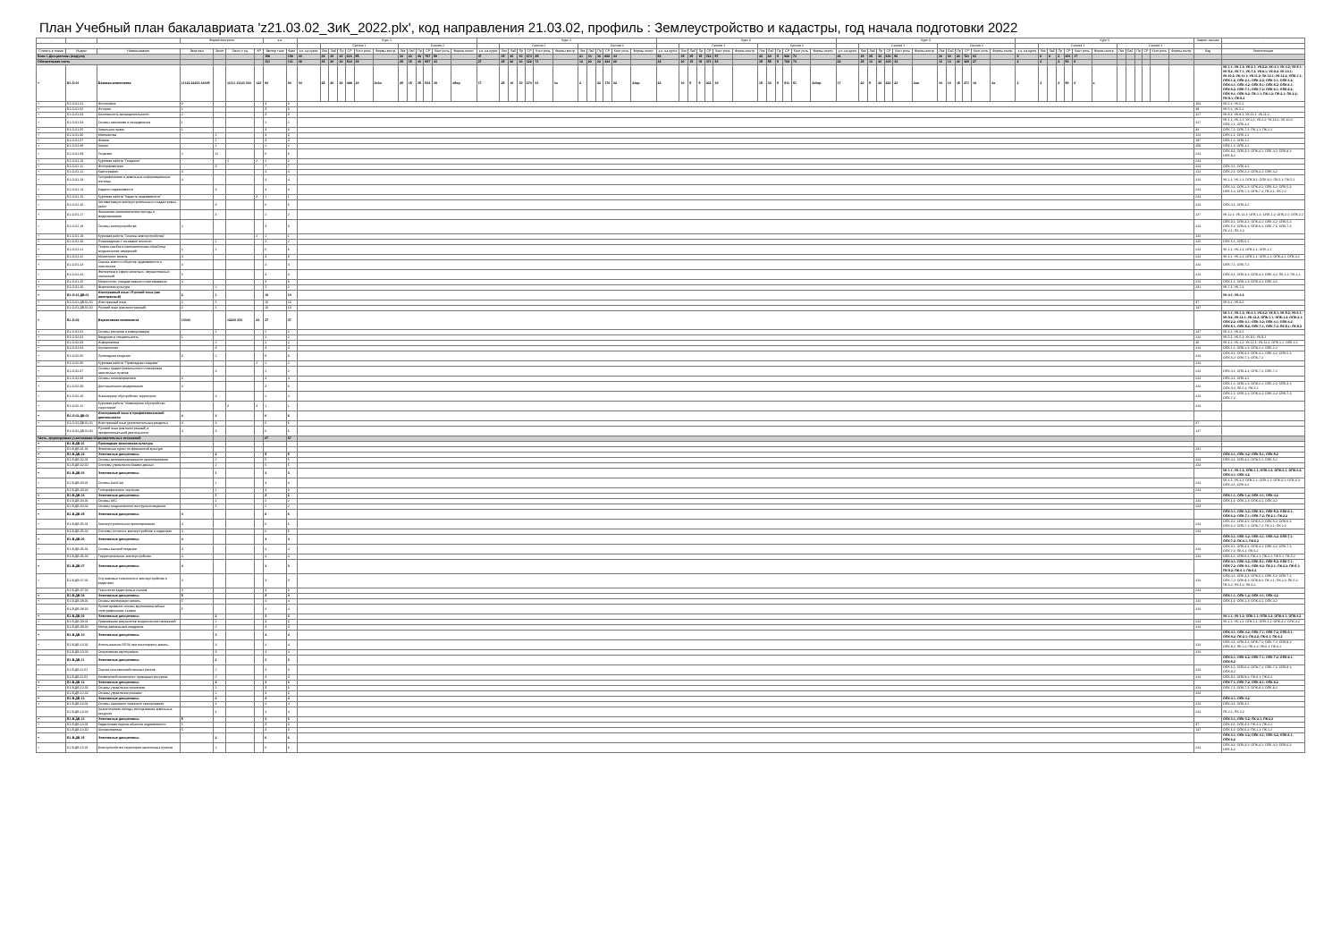План Учебный план бакалавриата 'z21.03.02_ЗиК_2022.plx', код направления 21.03.02, профиль : Землеустройство и кадастры, год начала подготовки 2022
| - | - | - | Форма контроля | | | | з.е. | | Курс 1 | | | | | | | | | | | | | Курс 2 | | | | | | | | | | | | | Курс 3 | | | | | | | | | | | | | Курс 4 | | | | | | | | | | | | | Курс 5 | | | | | | | | | | | | | Закреп ленная | - |
| --- | --- | --- | --- | --- | --- | --- | --- | --- | --- | --- | --- | --- | --- | --- | --- | --- | --- | --- | --- | --- | --- | --- | --- | --- | --- | --- | --- | --- | --- | --- | --- | --- | --- | --- | --- | --- | --- | --- | --- | --- | --- | --- | --- | --- | --- | --- | --- | --- | --- | --- | --- | --- | --- | --- | --- | --- | --- | --- | --- | --- | --- | --- | --- | --- | --- | --- | --- | --- | --- | --- | --- | --- | --- | --- | --- |
| | | | | | | | | | - | Сессия 1 | | | | | | Сессия 2 | | | | | | - | Сессия 1 | | | | | | Сессия 2 | | | | | | - | Сессия 1 | | | | | | Сессия 2 | | | | | | - | Сессия 1 | | | | | | Сессия 2 | | | | | | - | Сессия 1 | | | | | | Сессия 2 | | | | | | | |
| Считать в плане | Индекс | Наименование | Экза мен | Зачет | Зачет с оц. | КР | Экспер тное | Факт | з.е. на курсе | Лек | Лаб | Пр | СР | Конт роль | Формы контр. | Лек | Лаб | Пр | СР | Конт роль | Формы контр. | з.е. на курсе | Лек | Лаб | Пр | СР | Конт роль | Формы контр. | Лек | Лаб | Пр | СР | Конт роль | Формы контр. | з.е. на курсе | Лек | Лаб | Пр | СР | Конт роль | Формы контр. | Лек | Лаб | Пр | СР | Конт роль | Формы контр. | з.е. на курсе | Лек | Лаб | Пр | СР | Конт роль | Формы контр. | Лек | Лаб | Пр | СР | Конт роль | Формы контр. | з.е. на курсе | Лек | Лаб | Пр | СР | Конт роль | Формы контр. | Лек | Лаб | Пр | СР | Конт роль | Формы контр. | Код | Компетенции |
| Блок 1.Дисциплины (модули) | | | | | | | 198 | 198 | 43 | 35 | 30 | 20 | 616 | 55 | | 30 | 20 | 48 | 797 | 59 | | 47 | 35 | 40 | 30 | 674 | 85 | | 21 | 33 | 30 | 866 | 44 | | 53 | 35 | 35 | 15 | 722 | 57 | | 40 | 60 | 5 | 866 | 73 | | 46 | 45 | 35 | 20 | 636 | 56 | | 30 | 30 | 20 | 721 | 63 | | 9 | 6 | 8 | 2 | 291 | 17 | | | | | | | | | |
| Обязательная часть | | | | | | | 131 | 131 | 38 | 35 | 20 | 20 | 534 | 39 | | 25 | 15 | 40 | 597 | 43 | | 27 | 25 | 20 | 30 | 322 | 71 | | 12 | 20 | 22 | 424 | 26 | | 42 | 20 | 15 | 15 | 473 | 53 | | 35 | 55 | 5 | 768 | 73 | | 22 | 25 | 10 | 20 | 309 | 32 | | 10 | 10 | 20 | 329 | 27 | | 2 | 2 | | 2 | 59 | 9 | | | | | | | | | |
| + | Б1.О.01 | Базовая компонента | 11122 22233 44445 | | 11111 11123 334 | 123 | 94 | 94 | 34 | 25 | 20 | 20 | 488 | 23 | 2з3о | 25 | 15 | 35 | 534 | 39 | э5ор | 17 | 25 | 10 | 30 | 270 | 61 | 3э | 2 | | 22 | 170 | 22 | 2зор | 24 | 10 | 5 | 5 | 202 | 30 | | 15 | 30 | 5 | 511 | 51 | 2з3ор | 17 | 20 | 5 | 20 | 220 | 23 | 2эо | 10 | 10 | 15 | 271 | 18 | 2э | 2 | 2 | | 2 | 59 | 9 | э | | | | | | | | УК-1.1; УК-1.2; УК-2.1; УК-2.2; УК-4.1; УК-4.2; УК-5.1; УК-5.2; УК-7.1; УК-7.2; УК-8.1; УК-8.2; УК-10.1; УК-10.2; УК-11.1; УК-11.2; УК-12.1; УК-12.2; ОПК-1.1; ОПК-1.2; ОПК-2.1; ОПК-2.2; ОПК-3.1; ОПК-3.2; ОПК-4.1; ОПК-4.2; ОПК-5.1; ОПК-5.2; ОПК-6.1; ОПК-6.2; ОПК-7.1; ОПК-7.2; ОПК-8.1; ОПК-8.2; ОПК-9.1; ОПК-9.2; ПК-1.1; ПК-1.2; ПК-2.1; ПК-2.2; ПК-5.1; ПК-5.2 |
| + | Б1.О.01.01 | Философия | 3 | | | | 3 | 3 | | | | | | | | | | | | | | | | | | | | | | | | | | | | | | | | | | | | | | | | | | | | | | | | | | | | | | | | | | | | | | | | | | 104 | УК-5.1; УК-5.2 |
| + | Б1.О.01.02 | История | 1 | | | | 3 | 3 | | | | | | | | | | | | | | | | | | | | | | | | | | | | | | | | | | | | | | | | | | | | | | | | | | | | | | | | | | | | | | | | | | 48 | УК-5.1; УК-5.2 |
| + | Б1.О.01.03 | Безопасность жизнедеятельности | 2 | | | | 3 | 3 | | | | | | | | | | | | | | | | | | | | | | | | | | | | | | | | | | | | | | | | | | | | | | | | | | | | | | | | | | | | | | | | | | 227 | УК-8.1; УК-8.2; УК-11.1; УК-11.2 |
| + | Б1.О.01.04 | Основы экономики и менеджмента | 1 | | | | 2 | 2 | | | | | | | | | | | | | | | | | | | | | | | | | | | | | | | | | | | | | | | | | | | | | | | | | | | | | | | | | | | | | | | | | | 227 | УК-1.1; УК-1.2; УК-2.1; УК-2.2; УК-10.1; УК-10.2; ОПК-2.1; ОПК-2.2 |
| + | Б1.О.01.05 | Земельное право | 1 | | | | 3 | 3 | | | | | | | | | | | | | | | | | | | | | | | | | | | | | | | | | | | | | | | | | | | | | | | | | | | | | | | | | | | | | | | | | | 34 | ОПК-7.1; ОПК-7.2; ПК-1.1; ПК-1.2 |
| + | Б1.О.01.06 | Математика | | 1 | | | 3 | 3 | | | | | | | | | | | | | | | | | | | | | | | | | | | | | | | | | | | | | | | | | | | | | | | | | | | | | | | | | | | | | | | | | | 122 | ОПК-1.1; ОПК-1.2 |
| + | Б1.О.01.07 | Физика | | 1 | | | 3 | 3 | | | | | | | | | | | | | | | | | | | | | | | | | | | | | | | | | | | | | | | | | | | | | | | | | | | | | | | | | | | | | | | | | | 197 | ОПК-1.1; ОПК-1.2 |
| + | Б1.О.01.08 | Химия | | 1 | | | 2 | 2 | | | | | | | | | | | | | | | | | | | | | | | | | | | | | | | | | | | | | | | | | | | | | | | | | | | | | | | | | | | | | | | | | | 100 | ОПК-1.1; ОПК-1.2 |
| + | Б1.О.01.09 | Геодезия | 2 | 11 | | | 6 | 6 | | | | | | | | | | | | | | | | | | | | | | | | | | | | | | | | | | | | | | | | | | | | | | | | | | | | | | | | | | | | | | | | | | 224 | ОПК-3.1; ОПК-3.2; ОПК-4.1; ОПК-4.2; ОПК-8.1; ОПК-8.2 |
| + | Б1.О.01.10 | Курсовая работа "Геодезия" | | | 1 | 2 | 2 | 2 | | | | | | | | | | | | | | | | | | | | | | | | | | | | | | | | | | | | | | | | | | | | | | | | | | | | | | | | | | | | | | | | | | 224 | |
| + | Б1.О.01.11 | Фотограмметрия | | 3 | | | 7 | 7 | | | | | | | | | | | | | | | | | | | | | | | | | | | | | | | | | | | | | | | | | | | | | | | | | | | | | | | | | | | | | | | | | | 224 | ОПК-4.1; ОПК-4.2 |
| + | Б1.О.01.12 | Картография | 3 | | | | 4 | 4 | | | | | | | | | | | | | | | | | | | | | | | | | | | | | | | | | | | | | | | | | | | | | | | | | | | | | | | | | | | | | | | | | | 224 | ОПК-2.1; ОПК-2.2; ОПК-4.1; ОПК-4.2 |
| + | Б1.О.01.13 | Географические и земельные информационные системы | 4 | | | | 4 | 4 | | | | | | | | | | | | | | | | | | | | | | | | | | | | | | | | | | | | | | | | | | | | | | | | | | | | | | | | | | | | | | | | | | 224 | УК-1.1; УК-1.2; ОПК-9.1; ОПК-9.2; ПК-5.1; ПК-5.2 |
| + | Б1.О.01.14 | Кадастр недвижимости | | 3 | | | 3 | 3 | | | | | | | | | | | | | | | | | | | | | | | | | | | | | | | | | | | | | | | | | | | | | | | | | | | | | | | | | | | | | | | | | | 224 | ОПК-2.1; ОПК-2.2; ОПК-3.1; ОПК-3.2; ОПК-5.1; ОПК-5.2; ОПК-7.1; ОПК-7.2; ПК-2.1; ПК-2.2 |
| + | Б1.О.01.15 | Курсовая работа "Кадастр недвижимости" | | | | 3 | 1 | 1 | | | | | | | | | | | | | | | | | | | | | | | | | | | | | | | | | | | | | | | | | | | | | | | | | | | | | | | | | | | | | | | | | | 224 | |
| + | Б1.О.01.16 | Автоматизация землеустроительных и кадастровых работ | | 3 | | | 6 | 6 | | | | | | | | | | | | | | | | | | | | | | | | | | | | | | | | | | | | | | | | | | | | | | | | | | | | | | | | | | | | | | | | | | 224 | ОПК-4.1; ОПК-4.2 |
| + | Б1.О.01.17 | Экономико-математические методы и моделирование | | 4 | | | 2 | 2 | | | | | | | | | | | | | | | | | | | | | | | | | | | | | | | | | | | | | | | | | | | | | | | | | | | | | | | | | | | | | | | | | | 227 | УК-12.1; УК-12.2; ОПК-1.1; ОПК-1.2; ОПК-2.1; ОПК-2.2 |
| + | Б1.О.01.18 | Основы землеустройства | 2 | | | | 3 | 3 | | | | | | | | | | | | | | | | | | | | | | | | | | | | | | | | | | | | | | | | | | | | | | | | | | | | | | | | | | | | | | | | | | 224 | ОПК-3.1; ОПК-3.2; ОПК-4.1; ОПК-4.2; ОПК-5.1; ОПК-5.2; ОПК-6.1; ОПК-6.2; ОПК-7.1; ОПК-7.2; ПК-2.1; ПК-2.2 |
| + | Б1.О.01.19 | Курсовая работа "Основы землеустройства" | | | | 2 | 1 | 1 | | | | | | | | | | | | | | | | | | | | | | | | | | | | | | | | | | | | | | | | | | | | | | | | | | | | | | | | | | | | | | | | | | 224 | |
| + | Б1.О.01.20 | Почвоведение с основами геологии | | 1 | | | 2 | 2 | | | | | | | | | | | | | | | | | | | | | | | | | | | | | | | | | | | | | | | | | | | | | | | | | | | | | | | | | | | | | | | | | | 225 | ОПК-5.1; ОПК-5.2 |
| + | Б1.О.01.21 | Теория ошибок и математическая обработка геодезических измерений | 2 | 1 | | | 6 | 6 | | | | | | | | | | | | | | | | | | | | | | | | | | | | | | | | | | | | | | | | | | | | | | | | | | | | | | | | | | | | | | | | | | 224 | УК-1.1; УК-1.2; ОПК-1.1; ОПК-1.2 |
| + | Б1.О.01.22 | Мониторинг земель | 4 | | | | 3 | 3 | | | | | | | | | | | | | | | | | | | | | | | | | | | | | | | | | | | | | | | | | | | | | | | | | | | | | | | | | | | | | | | | | | 224 | УК-1.1; УК-1.2; ОПК-1.1; ОПК-1.2; ОПК-4.1; ОПК-4.2 |
| + | Б1.О.01.23 | Оценка земли и объектов недвижимости в поселениях | 4 | | | | 4 | 4 | | | | | | | | | | | | | | | | | | | | | | | | | | | | | | | | | | | | | | | | | | | | | | | | | | | | | | | | | | | | | | | | | | 224 | ОПК-7.1; ОПК-7.2 |
| + | Б1.О.01.24 | Экспертиза в сфере земельно- имущественных отношений | 5 | | | | 3 | 3 | | | | | | | | | | | | | | | | | | | | | | | | | | | | | | | | | | | | | | | | | | | | | | | | | | | | | | | | | | | | | | | | | | 224 | ОПК-3.1; ОПК-3.2; ОПК-4.1; ОПК-4.2; ПК-1.1; ПК-1.2 |
| + | Б1.О.01.25 | Метрология, стандартизация и сертификация | 4 | | | | 3 | 3 | | | | | | | | | | | | | | | | | | | | | | | | | | | | | | | | | | | | | | | | | | | | | | | | | | | | | | | | | | | | | | | | | | 224 | ОПК-1.1; ОПК-1.2; ОПК-4.1; ОПК-4.2 |
| + | Б1.О.01.26 | Физическая культура | | 2 | | | 2 | 2 | | | | | | | | | | | | | | | | | | | | | | | | | | | | | | | | | | | | | | | | | | | | | | | | | | | | | | | | | | | | | | | | | | 231 | УК-7.1; УК-7.2 |
| + | Б1.О.01.ДВ.01 | Иностранный язык / Русский язык (как иностранный) | 2 | 1 | | | 10 | 10 | | | | | | | | | | | | | | | | | | | | | | | | | | | | | | | | | | | | | | | | | | | | | | | | | | | | | | | | | | | | | | | | | | | УК-4.1; УК-4.2 |
| + | Б1.О.01.ДВ.01.01 | Иностранный язык | 2 | 1 | | | 10 | 10 | | | | | | | | | | | | | | | | | | | | | | | | | | | | | | | | | | | | | | | | | | | | | | | | | | | | | | | | | | | | | | | | | | 37 | УК-4.1; УК-4.2 |
| - | Б1.О.01.ДВ.01.02 | Русский язык (как иностранный) | 2 | 1 | | | 10 | 10 | | | | | | | | | | | | | | | | | | | | | | | | | | | | | | | | | | | | | | | | | | | | | | | | | | | | | | | | | | | | | | | | | | 147 | |
| + | Б1.О.02 | Вариативная компонента | 13344 | | 12233 333 | 23 | 37 | 37 | | | | | | | | | | | | | | | | | | | | | | | | | | | | | | | | | | | | | | | | | | | | | | | | | | | | | | | | | | | | | | | | | | | УК-1.1; УК-1.2; УК-4.1; УК-4.2; УК-5.1; УК-5.2; УК-9.1; УК-9.2; УК-12.1; УК-12.2; ОПК-1.1; ОПК-1.2; ОПК-2.1; ОПК-2.2; ОПК-3.1; ОПК-3.2; ОПК-4.1; ОПК-4.2; ОПК-5.1; ОПК-5.2; ОПК-7.1; ОПК-7.2; ПК-5.1; ПК-5.2 |
| + | Б1.О.02.01 | Основы риторики и коммуникации | | 1 | | | 2 | 2 | | | | | | | | | | | | | | | | | | | | | | | | | | | | | | | | | | | | | | | | | | | | | | | | | | | | | | | | | | | | | | | | | | 147 | УК-4.1; УК-4.2 |
| + | Б1.О.02.02 | Введение в специальность | 1 | | | | 2 | 2 | | | | | | | | | | | | | | | | | | | | | | | | | | | | | | | | | | | | | | | | | | | | | | | | | | | | | | | | | | | | | | | | | | 224 | УК-5.1; УК-5.2; УК-9.1; УК-9.2 |
| + | Б1.О.02.03 | Информатика | | 2 | | | 2 | 2 | | | | | | | | | | | | | | | | | | | | | | | | | | | | | | | | | | | | | | | | | | | | | | | | | | | | | | | | | | | | | | | | | | 46 | УК-1.1; УК-1.2; УК-12.1; УК-12.2; ОПК-1.1; ОПК-1.2 |
| + | Б1.О.02.04 | Агроэкология | | 3 | | | 3 | 3 | | | | | | | | | | | | | | | | | | | | | | | | | | | | | | | | | | | | | | | | | | | | | | | | | | | | | | | | | | | | | | | | | | 224 | ОПК-1.1; ОПК-1.2; ОПК-2.1; ОПК-2.2 |
| + | Б1.О.02.05 | Прикладная геодезия | 3 | 2 | | | 8 | 8 | | | | | | | | | | | | | | | | | | | | | | | | | | | | | | | | | | | | | | | | | | | | | | | | | | | | | | | | | | | | | | | | | | 224 | ОПК-3.1; ОПК-3.2; ОПК-4.1; ОПК-4.2; ОПК-5.1; ОПК-5.2; ОПК-7.1; ОПК-7.2 |
| + | Б1.О.02.06 | Курсовая работа "Прикладная геодезия" | | | | 2 | 2 | 2 | | | | | | | | | | | | | | | | | | | | | | | | | | | | | | | | | | | | | | | | | | | | | | | | | | | | | | | | | | | | | | | | | | 224 | |
| + | Б1.О.02.07 | Основы градостроительства и планировка населенных пунктов | | 3 | | | 2 | 2 | | | | | | | | | | | | | | | | | | | | | | | | | | | | | | | | | | | | | | | | | | | | | | | | | | | | | | | | | | | | | | | | | | 224 | ОПК-4.1; ОПК-4.2; ОПК-7.1; ОПК-7.2 |
| + | Б1.О.02.08 | Основы геоинформатики | 3 | | | | 4 | 4 | | | | | | | | | | | | | | | | | | | | | | | | | | | | | | | | | | | | | | | | | | | | | | | | | | | | | | | | | | | | | | | | | | 224 | ОПК-4.1; ОПК-4.2 |
| + | Б1.О.02.09 | Дистанционное зондирование | 4 | | | | 3 | 3 | | | | | | | | | | | | | | | | | | | | | | | | | | | | | | | | | | | | | | | | | | | | | | | | | | | | | | | | | | | | | | | | | | 224 | ОПК-1.1; ОПК-1.2; ОПК-2.1; ОПК-2.2; ОПК-4.1; ОПК-4.2; ПК-5.1; ПК-5.2 |
| + | Б1.О.02.10 | Инженерное обустройство территории | | 3 | | | 2 | 2 | | | | | | | | | | | | | | | | | | | | | | | | | | | | | | | | | | | | | | | | | | | | | | | | | | | | | | | | | | | | | | | | | | 224 | ОПК-1.1; ОПК-1.2; ОПК-4.1; ОПК-4.2; ОПК-7.1; ОПК-7.2 |
| + | Б1.О.02.11 | Курсовая работа "Инженерное обустройство территории" | | | 3 | 3 | 1 | 1 | | | | | | | | | | | | | | | | | | | | | | | | | | | | | | | | | | | | | | | | | | | | | | | | | | | | | | | | | | | | | | | | | | 224 | |
| + | Б1.О.02.ДВ.01 | Иностранный язык в профессиональной деятельности | 4 | 3 | | | 6 | 6 | | | | | | | | | | | | | | | | | | | | | | | | | | | | | | | | | | | | | | | | | | | | | | | | | | | | | | | | | | | | | | | | | | | |
| + | Б1.О.02.ДВ.01.01 | Иностранный язык (дополнительные разделы) | 4 | 3 | | | 6 | 6 | | | | | | | | | | | | | | | | | | | | | | | | | | | | | | | | | | | | | | | | | | | | | | | | | | | | | | | | | | | | | | | | | | 37 | |
| - | Б1.О.02.ДВ.01.02 | Русский язык (как иностранный) в профессиональной деятельности | 4 | 3 | | | 6 | 6 | | | | | | | | | | | | | | | | | | | | | | | | | | | | | | | | | | | | | | | | | | | | | | | | | | | | | | | | | | | | | | | | | | 147 | |
| Часть, формируемая участниками образовательных отношений | | | | | | | 67 | 67 | | | | | | | | | | | | | | | | | | | | | | | | | | | | | | | | | | | | | | | | | | | | | | | | | | | | | | | | | | | | | | | | | | | |
| + | Б1.В.ДВ.01 | Прикладная физическая культура | | | | | | | | | | | | | | | | | | | | | | | | | | | | | | | | | | | | | | | | | | | | | | | | | | | | | | | | | | | | | | | | | | | | | | | | | |
| + | Б1.В.ДВ.01.01 | Элективные курсы по физической культуре | | | | | | | | | | | | | | | | | | | | | | | | | | | | | | | | | | | | | | | | | | | | | | | | | | | | | | | | | | | | | | | | | | | | | | | | 231 | |
| + | Б1.В.ДВ.02 | Элективные дисциплины | | 2 | | | 5 | 5 | | | | | | | | | | | | | | | | | | | | | | | | | | | | | | | | | | | | | | | | | | | | | | | | | | | | | | | | | | | | | | | | | | | ОПК-4.1; ОПК-4.2; ОПК-5.1; ОПК-5.2 |
| + | Б1.В.ДВ.02.01 | Основы автоматизированного проектирования | | 2 | | | 5 | 5 | | | | | | | | | | | | | | | | | | | | | | | | | | | | | | | | | | | | | | | | | | | | | | | | | | | | | | | | | | | | | | | | | | 224 | ОПК-4.1; ОПК-4.2; ОПК-5.1; ОПК-5.2 |
| - | Б1.В.ДВ.02.02 | Системы управления базами данных | | 2 | | | 5 | 5 | | | | | | | | | | | | | | | | | | | | | | | | | | | | | | | | | | | | | | | | | | | | | | | | | | | | | | | | | | | | | | | | | | 224 | |
| + | Б1.В.ДВ.03 | Элективные дисциплины | | 1 | | | 3 | 3 | | | | | | | | | | | | | | | | | | | | | | | | | | | | | | | | | | | | | | | | | | | | | | | | | | | | | | | | | | | | | | | | | | | УК-1.1; УК-1.2; ОПК-1.1; ОПК-1.2; ОПК-3.1; ОПК-3.2; ОПК-4.1; ОПК-4.2 |
| + | Б1.В.ДВ.03.01 | Основы AutoCad | | 1 | | | 3 | 3 | | | | | | | | | | | | | | | | | | | | | | | | | | | | | | | | | | | | | | | | | | | | | | | | | | | | | | | | | | | | | | | | | | 224 | УК-1.1; УК-1.2; ОПК-1.1; ОПК-1.2; ОПК-3.1; ОПК-3.2; ОПК-4.1; ОПК-4.2 |
| - | Б1.В.ДВ.03.02 | Топографическое черчение | | 1 | | | 3 | 3 | | | | | | | | | | | | | | | | | | | | | | | | | | | | | | | | | | | | | | | | | | | | | | | | | | | | | | | | | | | | | | | | | | 224 | |
| + | Б1.В.ДВ.04 | Элективные дисциплины | | 1 | | | 2 | 2 | | | | | | | | | | | | | | | | | | | | | | | | | | | | | | | | | | | | | | | | | | | | | | | | | | | | | | | | | | | | | | | | | | | ОПК-1.1; ОПК-1.2; ОПК-4.1; ОПК-4.2 |
| + | Б1.В.ДВ.04.01 | Основы АКС | | 1 | | | 2 | 2 | | | | | | | | | | | | | | | | | | | | | | | | | | | | | | | | | | | | | | | | | | | | | | | | | | | | | | | | | | | | | | | | | | 224 | ОПК-1.1; ОПК-1.2; ОПК-4.1; ОПК-4.2 |
| - | Б1.В.ДВ.04.02 | Основы геодезического инструментоведения | | 1 | | | 2 | 2 | | | | | | | | | | | | | | | | | | | | | | | | | | | | | | | | | | | | | | | | | | | | | | | | | | | | | | | | | | | | | | | | | | 224 | |
| + | Б1.В.ДВ.05 | Элективные дисциплины | 4 | | | | 6 | 6 | | | | | | | | | | | | | | | | | | | | | | | | | | | | | | | | | | | | | | | | | | | | | | | | | | | | | | | | | | | | | | | | | | | ОПК-3.1; ОПК-3.2; ОПК-5.1; ОПК-5.2; ОПК-6.1; ОПК-6.2; ОПК-7.1; ОПК-7.2; ПК-2.1; ПК-2.2 |
| + | Б1.В.ДВ.05.01 | Землеустроительное проектирование | 4 | | | | 6 | 6 | | | | | | | | | | | | | | | | | | | | | | | | | | | | | | | | | | | | | | | | | | | | | | | | | | | | | | | | | | | | | | | | | | 224 | ОПК-3.1; ОПК-3.2; ОПК-5.1; ОПК-5.2; ОПК-6.1; ОПК-6.2; ОПК-7.1; ОПК-7.2; ПК-2.1; ПК-2.2 |
| - | Б1.В.ДВ.05.02 | Системы отсчета в землеустройстве и кадастрах | 4 | | | | 6 | 6 | | | | | | | | | | | | | | | | | | | | | | | | | | | | | | | | | | | | | | | | | | | | | | | | | | | | | | | | | | | | | | | | | | 224 | |
| + | Б1.В.ДВ.06 | Элективные дисциплины | 4 | | | | 4 | 4 | | | | | | | | | | | | | | | | | | | | | | | | | | | | | | | | | | | | | | | | | | | | | | | | | | | | | | | | | | | | | | | | | | | ОПК-3.1; ОПК-3.2; ОПК-4.1; ОПК-4.2; ОПК-7.1; ОПК-7.2; ПК-6.1; ПК-6.2 |
| + | Б1.В.ДВ.06.01 | Основы высшей геодезии | 4 | | | | 4 | 4 | | | | | | | | | | | | | | | | | | | | | | | | | | | | | | | | | | | | | | | | | | | | | | | | | | | | | | | | | | | | | | | | | | 224 | ОПК-3.1; ОПК-3.2; ОПК-4.1; ОПК-4.2; ОПК-7.1; ОПК-7.2; ПК-6.1; ПК-6.2 |
| - | Б1.В.ДВ.06.02 | Территориальное землеустройство | 4 | | | | 4 | 4 | | | | | | | | | | | | | | | | | | | | | | | | | | | | | | | | | | | | | | | | | | | | | | | | | | | | | | | | | | | | | | | | | | 224 | ОПК-6.1; ОПК-6.2; ПК-2.1; ПК-2.2; ПК-5.1; ПК-5.2 |
| + | Б1.В.ДВ.07 | Элективные дисциплины | 4 | | | | 3 | 3 | | | | | | | | | | | | | | | | | | | | | | | | | | | | | | | | | | | | | | | | | | | | | | | | | | | | | | | | | | | | | | | | | | | ОПК-4.1; ОПК-4.2; ОПК-5.1; ОПК-5.2; ОПК-7.1; ОПК-7.2; ОПК-9.1; ОПК-9.2; ПК-2.1; ПК-2.2; ПК-5.1; ПК-5.2; ПК-6.1; ПК-6.2 |
| + | Б1.В.ДВ.07.01 | Спутниковые технологии в землеустройстве и кадастрах | 4 | | | | 3 | 3 | | | | | | | | | | | | | | | | | | | | | | | | | | | | | | | | | | | | | | | | | | | | | | | | | | | | | | | | | | | | | | | | | | 224 | ОПК-4.1; ОПК-4.2; ОПК-5.1; ОПК-5.2; ОПК-7.1; ОПК-7.2; ОПК-9.1; ОПК-9.2; ПК-2.1; ПК-2.2; ПК-5.1; ПК-5.2; ПК-6.1; ПК-6.2 |
| - | Б1.В.ДВ.07.02 | Технология кадастровых съемок | 4 | | | | 3 | 3 | | | | | | | | | | | | | | | | | | | | | | | | | | | | | | | | | | | | | | | | | | | | | | | | | | | | | | | | | | | | | | | | | | 224 | |
| + | Б1.В.ДВ.08 | Элективные дисциплины | 5 | | | | 4 | 4 | | | | | | | | | | | | | | | | | | | | | | | | | | | | | | | | | | | | | | | | | | | | | | | | | | | | | | | | | | | | | | | | | | | ОПК-1.1; ОПК-1.2; ОПК-4.1; ОПК-4.2 |
| + | Б1.В.ДВ.08.01 | Основы мелиорации земель | 5 | | | | 4 | 4 | | | | | | | | | | | | | | | | | | | | | | | | | | | | | | | | | | | | | | | | | | | | | | | | | | | | | | | | | | | | | | | | | | 224 | ОПК-1.1; ОПК-1.2; ОПК-4.1; ОПК-4.2 |
| - | Б1.В.ДВ.08.02 | Проектирование основы крупномасштабных топографических съемок | 5 | | | | 4 | 4 | | | | | | | | | | | | | | | | | | | | | | | | | | | | | | | | | | | | | | | | | | | | | | | | | | | | | | | | | | | | | | | | | | 224 | |
| + | Б1.В.ДВ.09 | Элективные дисциплины | | 2 | | | 3 | 3 | | | | | | | | | | | | | | | | | | | | | | | | | | | | | | | | | | | | | | | | | | | | | | | | | | | | | | | | | | | | | | | | | | | УК-1.1; УК-1.2; ОПК-1.1; ОПК-1.2; ОПК-4.1; ОПК-4.2 |
| + | Б1.В.ДВ.09.01 | Уравнивание результатов геодезических измерений | | 2 | | | 3 | 3 | | | | | | | | | | | | | | | | | | | | | | | | | | | | | | | | | | | | | | | | | | | | | | | | | | | | | | | | | | | | | | | | | | 224 | УК-1.1; УК-1.2; ОПК-1.1; ОПК-1.2; ОПК-4.1; ОПК-4.2 |
| - | Б1.В.ДВ.09.02 | Метод наименьших квадратов | | 2 | | | 3 | 3 | | | | | | | | | | | | | | | | | | | | | | | | | | | | | | | | | | | | | | | | | | | | | | | | | | | | | | | | | | | | | | | | | | 224 | |
| + | Б1.В.ДВ.10 | Элективные дисциплины | | 3 | | | 4 | 4 | | | | | | | | | | | | | | | | | | | | | | | | | | | | | | | | | | | | | | | | | | | | | | | | | | | | | | | | | | | | | | | | | | | ОПК-4.1; ОПК-4.2; ОПК-7.1; ОПК-7.2; ОПК-9.1; ОПК-9.2; ПК-2.1; ПК-2.2; ПК-6.1; ПК-6.2 |
| + | Б1.В.ДВ.10.01 | Использование БПЛА при мониторинге земель | | 3 | | | 4 | 4 | | | | | | | | | | | | | | | | | | | | | | | | | | | | | | | | | | | | | | | | | | | | | | | | | | | | | | | | | | | | | | | | | | 224 | ОПК-4.1; ОПК-4.2; ОПК-7.1; ОПК-7.2; ОПК-9.1; ОПК-9.2; ПК-2.1; ПК-2.2; ПК-6.1; ПК-6.2 |
| - | Б1.В.ДВ.10.02 | Оперативная картография | | 3 | | | 4 | 4 | | | | | | | | | | | | | | | | | | | | | | | | | | | | | | | | | | | | | | | | | | | | | | | | | | | | | | | | | | | | | | | | | | 224 | |
| + | Б1.В.ДВ.11 | Элективные дисциплины | | 2 | | | 3 | 3 | | | | | | | | | | | | | | | | | | | | | | | | | | | | | | | | | | | | | | | | | | | | | | | | | | | | | | | | | | | | | | | | | | | ОПК-6.1; ОПК-6.2; ОПК-7.1; ОПК-7.2; ОПК-8.1; ОПК-8.2 |
| + | Б1.В.ДВ.11.01 | Оценка сельскохозяйственных рисков | | 2 | | | 3 | 3 | | | | | | | | | | | | | | | | | | | | | | | | | | | | | | | | | | | | | | | | | | | | | | | | | | | | | | | | | | | | | | | | | | 224 | ОПК-6.1; ОПК-6.2; ОПК-7.1; ОПК-7.2; ОПК-8.1; ОПК-8.2 |
| - | Б1.В.ДВ.11.02 | Космический мониторинг природных ресурсов | | 2 | | | 3 | 3 | | | | | | | | | | | | | | | | | | | | | | | | | | | | | | | | | | | | | | | | | | | | | | | | | | | | | | | | | | | | | | | | | | 224 | ОПК-9.1; ОПК-9.2; ПК-6.1; ПК-6.2 |
| + | Б1.В.ДВ.12 | Элективные дисциплины | | 2 | | | 3 | 3 | | | | | | | | | | | | | | | | | | | | | | | | | | | | | | | | | | | | | | | | | | | | | | | | | | | | | | | | | | | | | | | | | | | ОПК-7.1; ОПК-7.2; ОПК-8.1; ОПК-8.2 |
| + | Б1.В.ДВ.12.01 | Основы управления проектами | | 2 | | | 3 | 3 | | | | | | | | | | | | | | | | | | | | | | | | | | | | | | | | | | | | | | | | | | | | | | | | | | | | | | | | | | | | | | | | | | 224 | ОПК-7.1; ОПК-7.2; ОПК-8.1; ОПК-8.2 |
| - | Б1.В.ДВ.12.02 | Основы управления рисками | | 2 | | | 3 | 3 | | | | | | | | | | | | | | | | | | | | | | | | | | | | | | | | | | | | | | | | | | | | | | | | | | | | | | | | | | | | | | | | | | 224 | |
| + | Б1.В.ДВ.13 | Элективные дисциплины | | 4 | | | 4 | 4 | | | | | | | | | | | | | | | | | | | | | | | | | | | | | | | | | | | | | | | | | | | | | | | | | | | | | | | | | | | | | | | | | | | ОПК-4.1; ОПК-4.2 |
| + | Б1.В.ДВ.13.01 | Основы наземного лазерного сканирования | | 4 | | | 4 | 4 | | | | | | | | | | | | | | | | | | | | | | | | | | | | | | | | | | | | | | | | | | | | | | | | | | | | | | | | | | | | | | | | | | 224 | ОПК-4.1; ОПК-4.2 |
| - | Б1.В.ДВ.13.02 | Аналитические методы исследования земельных ресурсов | | 4 | | | 4 | 4 | | | | | | | | | | | | | | | | | | | | | | | | | | | | | | | | | | | | | | | | | | | | | | | | | | | | | | | | | | | | | | | | | | 224 | ПК-2.1; ПК-2.2 |
| + | Б1.В.ДВ.14 | Элективные дисциплины | 5 | | | | 3 | 3 | | | | | | | | | | | | | | | | | | | | | | | | | | | | | | | | | | | | | | | | | | | | | | | | | | | | | | | | | | | | | | | | | | | ОПК-3.1; ОПК-3.2; ПК-2.1; ПК-2.2 |
| + | Б1.В.ДВ.14.01 | Кадастровая оценка объектов недвижимости | 5 | | | | 3 | 3 | | | | | | | | | | | | | | | | | | | | | | | | | | | | | | | | | | | | | | | | | | | | | | | | | | | | | | | | | | | | | | | | | | 37 | ОПК-3.1; ОПК-3.2; ПК-2.1; ПК-2.2 |
| - | Б1.В.ДВ.14.02 | Агроэкспертиза | 5 | | | | 3 | 3 | | | | | | | | | | | | | | | | | | | | | | | | | | | | | | | | | | | | | | | | | | | | | | | | | | | | | | | | | | | | | | | | | | 147 | ОПК-6.1; ОПК-6.2; ПК-1.1; ПК-1.2 |
| + | Б1.В.ДВ.15 | Элективные дисциплины | | 2 | | | 6 | 6 | | | | | | | | | | | | | | | | | | | | | | | | | | | | | | | | | | | | | | | | | | | | | | | | | | | | | | | | | | | | | | | | | | | ОПК-3.1; ОПК-3.2; ОПК-4.1; ОПК-4.2; ОПК-6.1; ОПК-6.2 |
| + | Б1.В.ДВ.15.01 | Благоустройство территории населенных пунктов | | 2 | | | 6 | 6 | | | | | | | | | | | | | | | | | | | | | | | | | | | | | | | | | | | | | | | | | | | | | | | | | | | | | | | | | | | | | | | | | | 224 | ОПК-3.1; ОПК-3.2; ОПК-4.1; ОПК-4.2; ОПК-6.1; ОПК-6.2 |